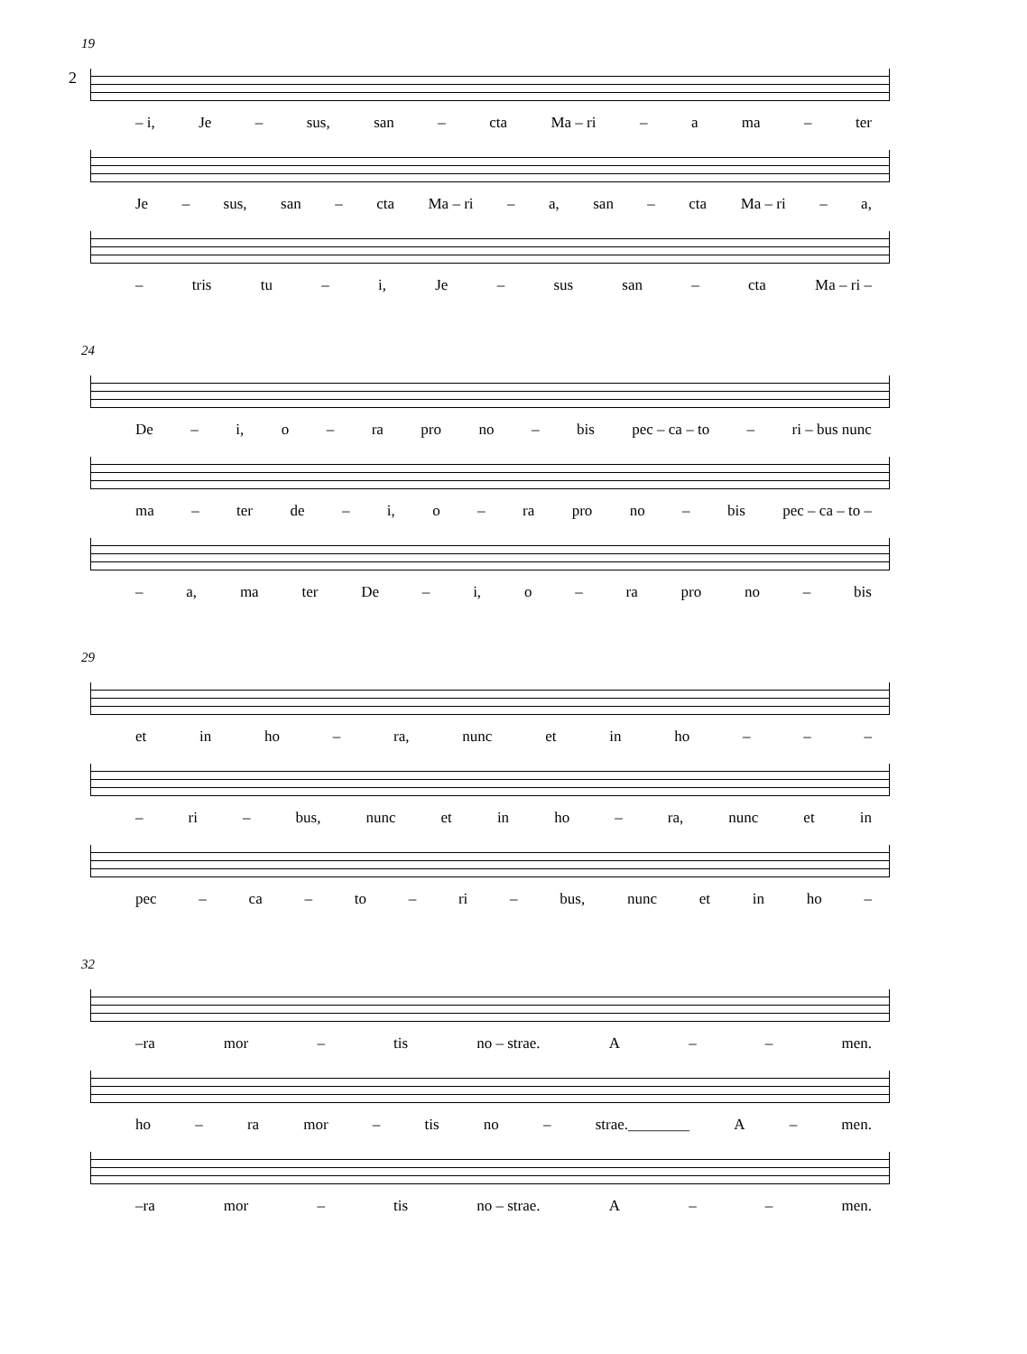2
19
– i, Je – sus, san – cta Ma – ri – a ma – ter
Je – sus, san – cta Ma – ri – a, san – cta Ma – ri – a,
– tris tu – i, Je – sus san – cta Ma – ri –
24
De – i, o – ra pro no – bis pec – ca – to – ri – bus nunc
ma – ter de – i, o – ra pro no – bis pec – ca – to –
– a, ma ter De – i, o – ra pro no – bis
29
et in ho – ra, nunc et in ho – – –
– ri – bus, nunc et in ho – ra, nunc et in
pec – ca – to – ri – bus, nunc et in ho –
32
–ra mor – tis no – strae. A – – men.
ho – ra mor – tis no – strae.________ A – men.
–ra mor – tis no – strae. A – – men.